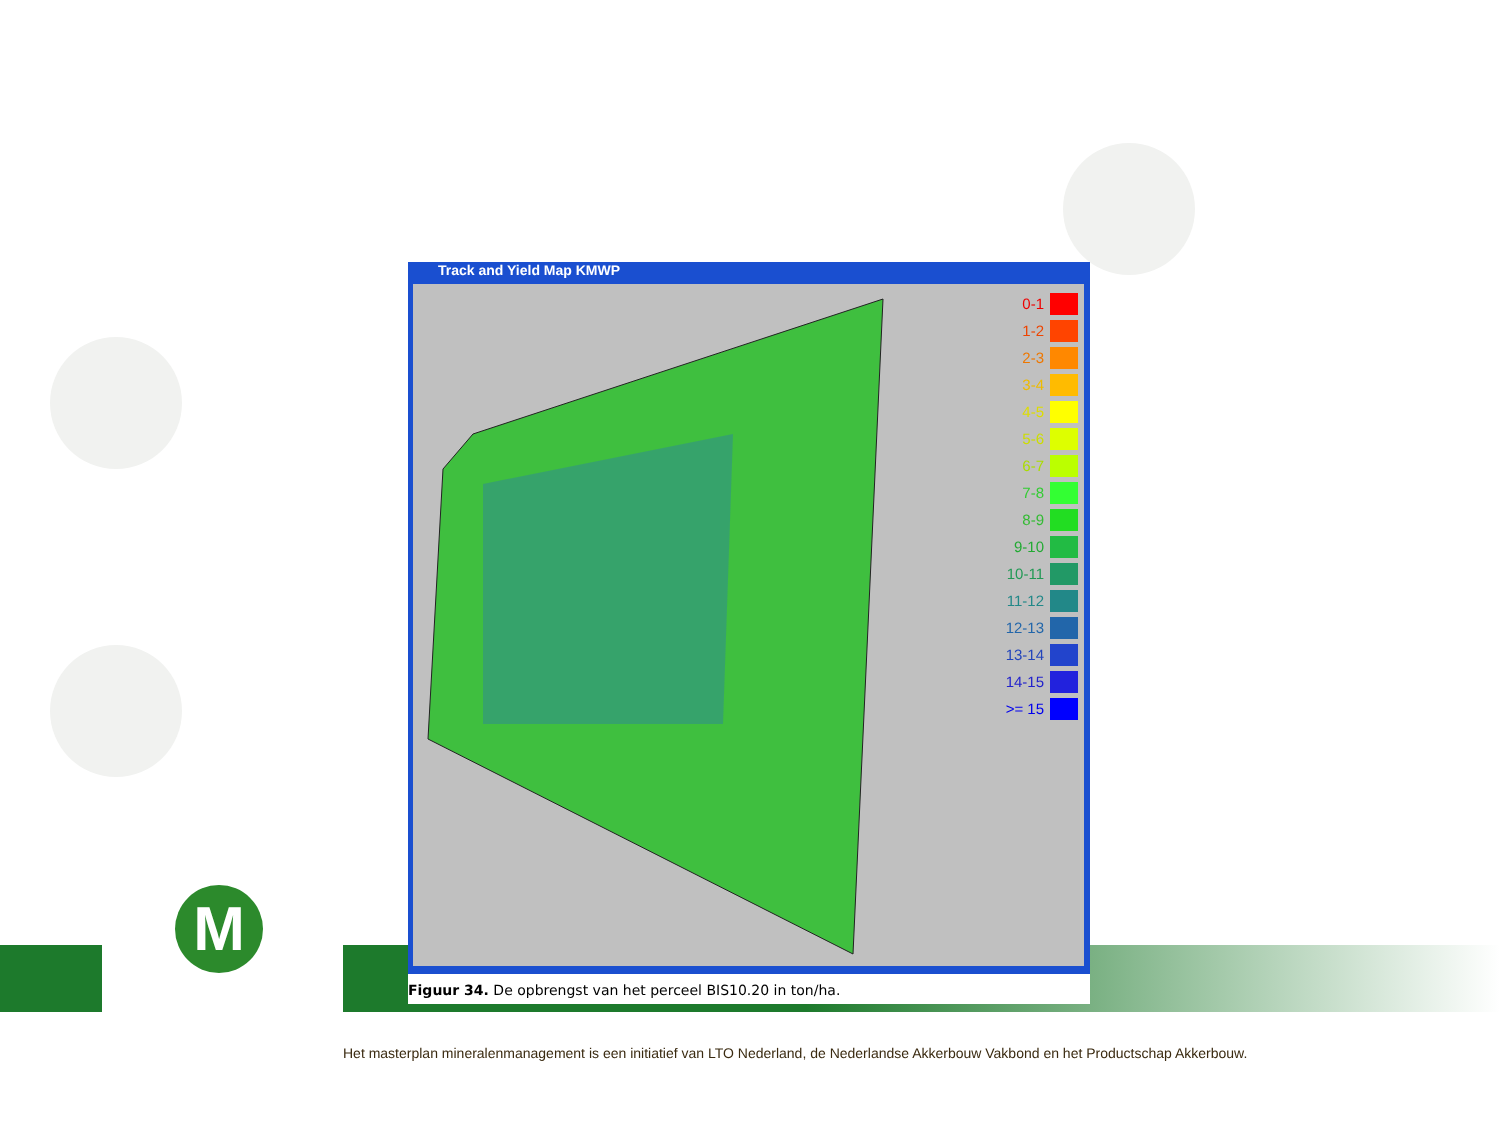M
Track and Yield Map KMWP
0-1
1-2
2-3
3-4
4-5
5-6
6-7
7-8
8-9
9-10
10-11
11-12
12-13
13-14
14-15
>= 15
Figuur 34. De opbrengst van het perceel BIS10.20 in ton/ha.
Het masterplan mineralenmanagement is een initiatief van LTO Nederland, de Nederlandse Akkerbouw Vakbond en het Productschap Akkerbouw.